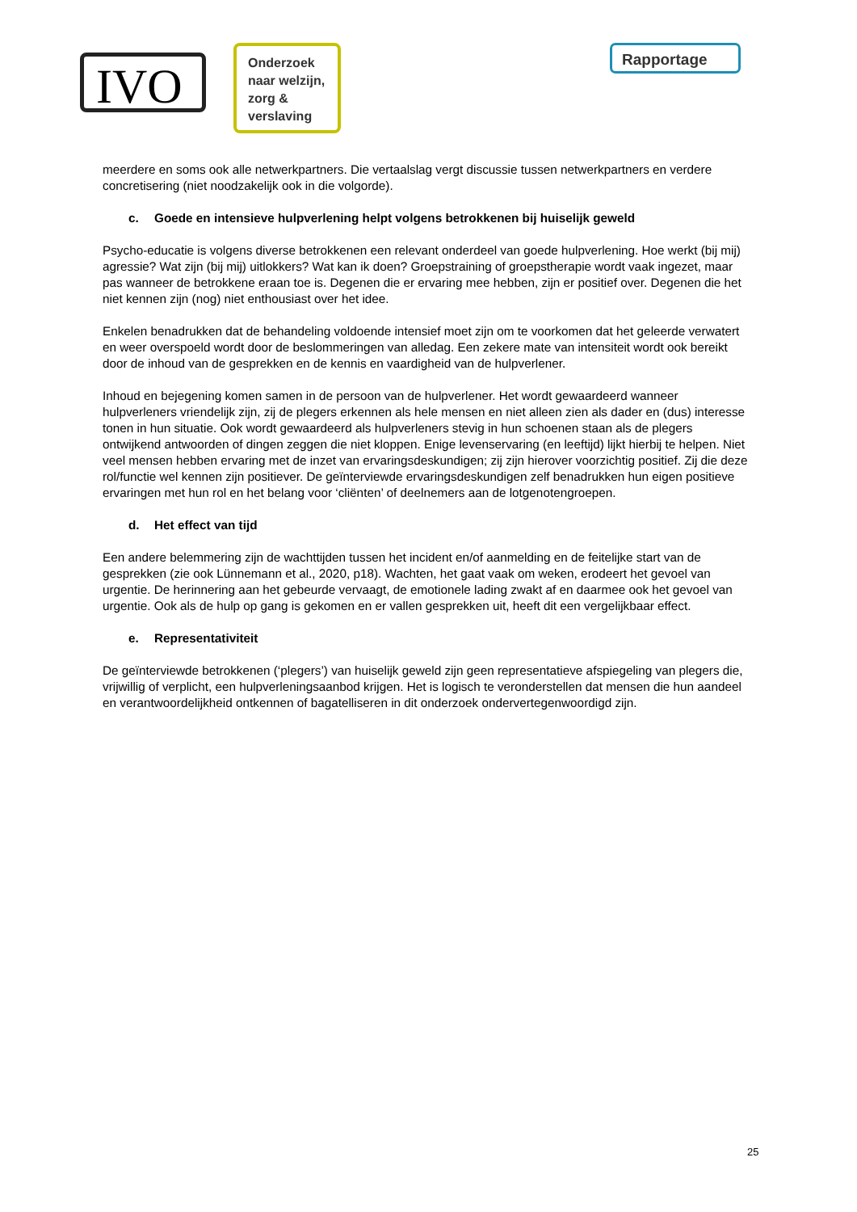IVO
Onderzoek naar welzijn, zorg & verslaving
Rapportage
meerdere en soms ook alle netwerkpartners. Die vertaalslag vergt discussie tussen netwerkpartners en verdere concretisering (niet noodzakelijk ook in die volgorde).
c. Goede en intensieve hulpverlening helpt volgens betrokkenen bij huiselijk geweld
Psycho-educatie is volgens diverse betrokkenen een relevant onderdeel van goede hulpverlening. Hoe werkt (bij mij) agressie? Wat zijn (bij mij) uitlokkers? Wat kan ik doen? Groepstraining of groepstherapie wordt vaak ingezet, maar pas wanneer de betrokkene eraan toe is. Degenen die er ervaring mee hebben, zijn er positief over. Degenen die het niet kennen zijn (nog) niet enthousiast over het idee.
Enkelen benadrukken dat de behandeling voldoende intensief moet zijn om te voorkomen dat het geleerde verwatert en weer overspoeld wordt door de beslommeringen van alledag. Een zekere mate van intensiteit wordt ook bereikt door de inhoud van de gesprekken en de kennis en vaardigheid van de hulpverlener.
Inhoud en bejegening komen samen in de persoon van de hulpverlener. Het wordt gewaardeerd wanneer hulpverleners vriendelijk zijn, zij de plegers erkennen als hele mensen en niet alleen zien als dader en (dus) interesse tonen in hun situatie. Ook wordt gewaardeerd als hulpverleners stevig in hun schoenen staan als de plegers ontwijkend antwoorden of dingen zeggen die niet kloppen. Enige levenservaring (en leeftijd) lijkt hierbij te helpen. Niet veel mensen hebben ervaring met de inzet van ervaringsdeskundigen; zij zijn hierover voorzichtig positief. Zij die deze rol/functie wel kennen zijn positiever. De geïnterviewde ervaringsdeskundigen zelf benadrukken hun eigen positieve ervaringen met hun rol en het belang voor ‘cliënten’ of deelnemers aan de lotgenotengroepen.
d. Het effect van tijd
Een andere belemmering zijn de wachttijden tussen het incident en/of aanmelding en de feitelijke start van de gesprekken (zie ook Lünnemann et al., 2020, p18). Wachten, het gaat vaak om weken, erodeert het gevoel van urgentie. De herinnering aan het gebeurde vervaagt, de emotionele lading zwakt af en daarmee ook het gevoel van urgentie. Ook als de hulp op gang is gekomen en er vallen gesprekken uit, heeft dit een vergelijkbaar effect.
e. Representativiteit
De geïnterviewde betrokkenen (‘plegers’) van huiselijk geweld zijn geen representatieve afspiegeling van plegers die, vrijwillig of verplicht, een hulpverleningsaanbod krijgen. Het is logisch te veronderstellen dat mensen die hun aandeel en verantwoordelijkheid ontkennen of bagatelliseren in dit onderzoek ondervertegenwoordigd zijn.
25